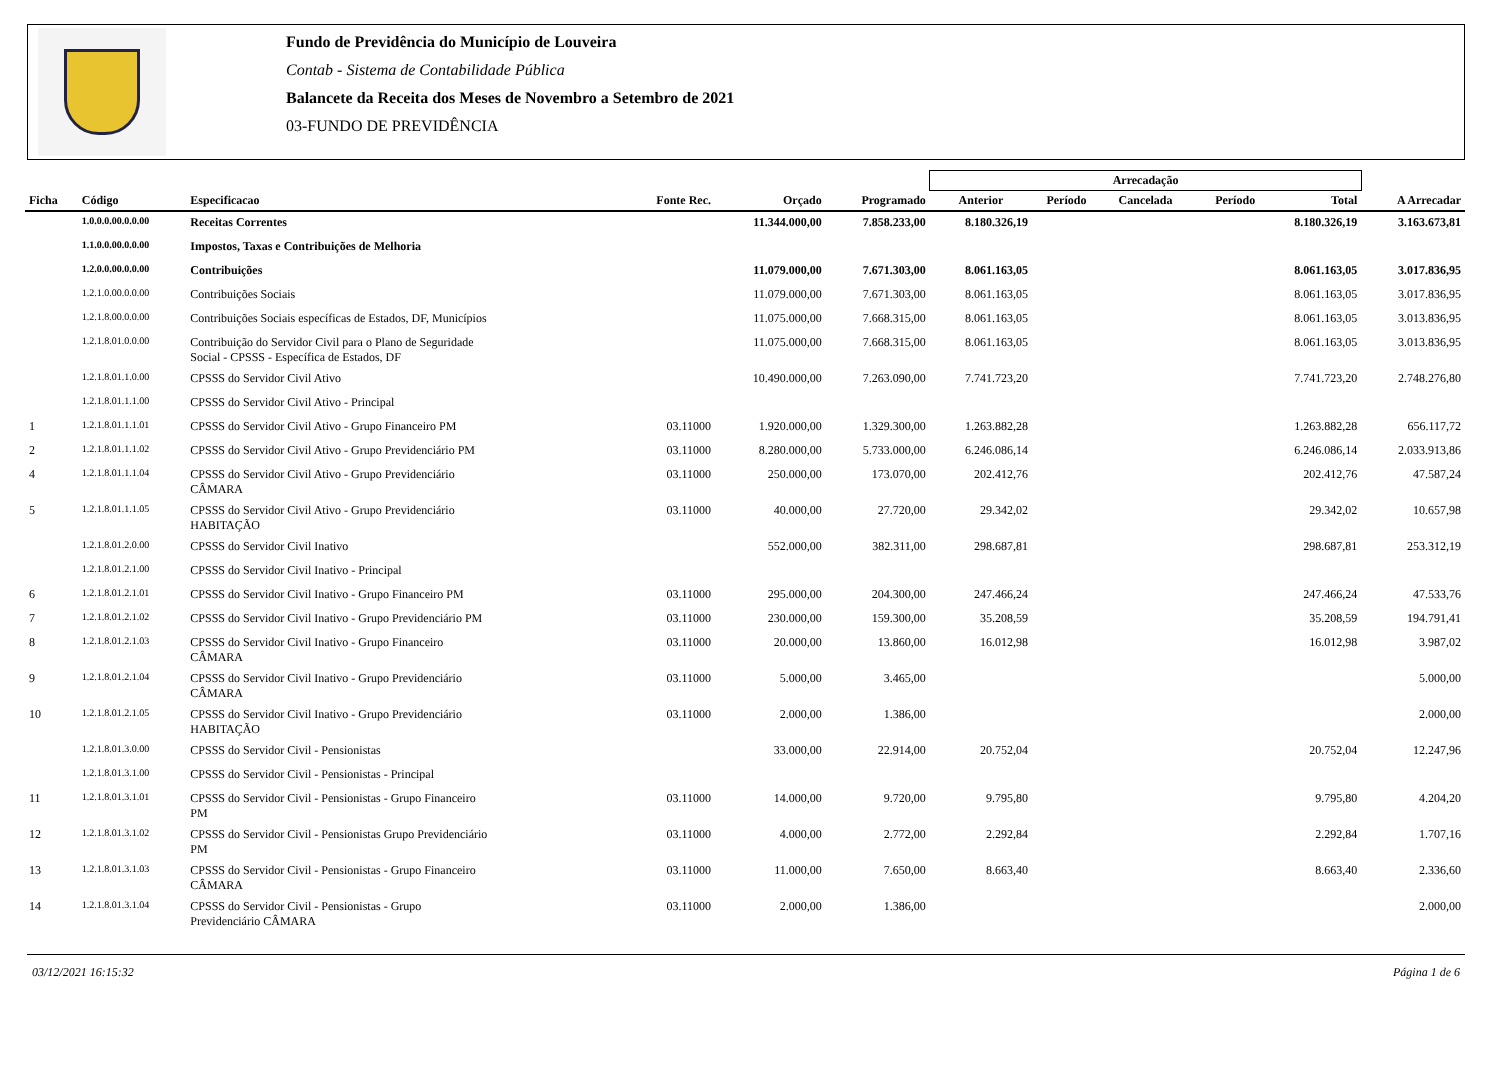Fundo de Previdência do Município de Louveira
Contab - Sistema de Contabilidade Pública
Balancete da Receita dos Meses de Novembro a Setembro de 2021
03-FUNDO DE PREVIDÊNCIA
| | | | | | | Arrecadação | | | | | |
| --- | --- | --- | --- | --- | --- | --- | --- | --- | --- | --- | --- |
| Ficha | Código | Especificacao | Fonte Rec. | Orçado | Programado | Anterior | Período | Cancelada | Período | Total | A Arrecadar |
| | 1.0.0.0.00.0.0.00 | Receitas Correntes | | 11.344.000,00 | 7.858.233,00 | 8.180.326,19 | | | | 8.180.326,19 | 3.163.673,81 |
| | 1.1.0.0.00.0.0.00 | Impostos, Taxas e Contribuições de Melhoria | | | | | | | | | |
| | 1.2.0.0.00.0.0.00 | Contribuições | | 11.079.000,00 | 7.671.303,00 | 8.061.163,05 | | | | 8.061.163,05 | 3.017.836,95 |
| | 1.2.1.0.00.0.0.00 | Contribuições Sociais | | 11.079.000,00 | 7.671.303,00 | 8.061.163,05 | | | | 8.061.163,05 | 3.017.836,95 |
| | 1.2.1.8.00.0.0.00 | Contribuições Sociais específicas de Estados, DF, Municípios | | 11.075.000,00 | 7.668.315,00 | 8.061.163,05 | | | | 8.061.163,05 | 3.013.836,95 |
| | 1.2.1.8.01.0.0.00 | Contribuição do Servidor Civil para o Plano de Seguridade Social - CPSSS - Específica de Estados, DF | | 11.075.000,00 | 7.668.315,00 | 8.061.163,05 | | | | 8.061.163,05 | 3.013.836,95 |
| | 1.2.1.8.01.1.0.00 | CPSSS do Servidor Civil Ativo | | 10.490.000,00 | 7.263.090,00 | 7.741.723,20 | | | | 7.741.723,20 | 2.748.276,80 |
| | 1.2.1.8.01.1.1.00 | CPSSS do Servidor Civil Ativo - Principal | | | | | | | | | |
| 1 | 1.2.1.8.01.1.1.01 | CPSSS do Servidor Civil Ativo - Grupo Financeiro PM | 03.11000 | 1.920.000,00 | 1.329.300,00 | 1.263.882,28 | | | | 1.263.882,28 | 656.117,72 |
| 2 | 1.2.1.8.01.1.1.02 | CPSSS do Servidor Civil Ativo - Grupo Previdenciário PM | 03.11000 | 8.280.000,00 | 5.733.000,00 | 6.246.086,14 | | | | 6.246.086,14 | 2.033.913,86 |
| 4 | 1.2.1.8.01.1.1.04 | CPSSS do Servidor Civil Ativo - Grupo Previdenciário CÂMARA | 03.11000 | 250.000,00 | 173.070,00 | 202.412,76 | | | | 202.412,76 | 47.587,24 |
| 5 | 1.2.1.8.01.1.1.05 | CPSSS do Servidor Civil Ativo - Grupo Previdenciário HABITAÇÃO | 03.11000 | 40.000,00 | 27.720,00 | 29.342,02 | | | | 29.342,02 | 10.657,98 |
| | 1.2.1.8.01.2.0.00 | CPSSS do Servidor Civil Inativo | | 552.000,00 | 382.311,00 | 298.687,81 | | | | 298.687,81 | 253.312,19 |
| | 1.2.1.8.01.2.1.00 | CPSSS do Servidor Civil Inativo - Principal | | | | | | | | | |
| 6 | 1.2.1.8.01.2.1.01 | CPSSS do Servidor Civil Inativo - Grupo Financeiro PM | 03.11000 | 295.000,00 | 204.300,00 | 247.466,24 | | | | 247.466,24 | 47.533,76 |
| 7 | 1.2.1.8.01.2.1.02 | CPSSS do Servidor Civil Inativo - Grupo Previdenciário PM | 03.11000 | 230.000,00 | 159.300,00 | 35.208,59 | | | | 35.208,59 | 194.791,41 |
| 8 | 1.2.1.8.01.2.1.03 | CPSSS do Servidor Civil Inativo - Grupo Financeiro CÂMARA | 03.11000 | 20.000,00 | 13.860,00 | 16.012,98 | | | | 16.012,98 | 3.987,02 |
| 9 | 1.2.1.8.01.2.1.04 | CPSSS do Servidor Civil Inativo - Grupo Previdenciário CÂMARA | 03.11000 | 5.000,00 | 3.465,00 | | | | | | 5.000,00 |
| 10 | 1.2.1.8.01.2.1.05 | CPSSS do Servidor Civil Inativo - Grupo Previdenciário HABITAÇÃO | 03.11000 | 2.000,00 | 1.386,00 | | | | | | 2.000,00 |
| | 1.2.1.8.01.3.0.00 | CPSSS do Servidor Civil - Pensionistas | | 33.000,00 | 22.914,00 | 20.752,04 | | | | 20.752,04 | 12.247,96 |
| | 1.2.1.8.01.3.1.00 | CPSSS do Servidor Civil - Pensionistas - Principal | | | | | | | | | |
| 11 | 1.2.1.8.01.3.1.01 | CPSSS do Servidor Civil - Pensionistas - Grupo Financeiro PM | 03.11000 | 14.000,00 | 9.720,00 | 9.795,80 | | | | 9.795,80 | 4.204,20 |
| 12 | 1.2.1.8.01.3.1.02 | CPSSS do Servidor Civil - Pensionistas Grupo Previdenciário PM | 03.11000 | 4.000,00 | 2.772,00 | 2.292,84 | | | | 2.292,84 | 1.707,16 |
| 13 | 1.2.1.8.01.3.1.03 | CPSSS do Servidor Civil - Pensionistas - Grupo Financeiro CÂMARA | 03.11000 | 11.000,00 | 7.650,00 | 8.663,40 | | | | 8.663,40 | 2.336,60 |
| 14 | 1.2.1.8.01.3.1.04 | CPSSS do Servidor Civil - Pensionistas - Grupo Previdenciário CÂMARA | 03.11000 | 2.000,00 | 1.386,00 | | | | | | 2.000,00 |
03/12/2021 16:15:32 Página 1 de 6